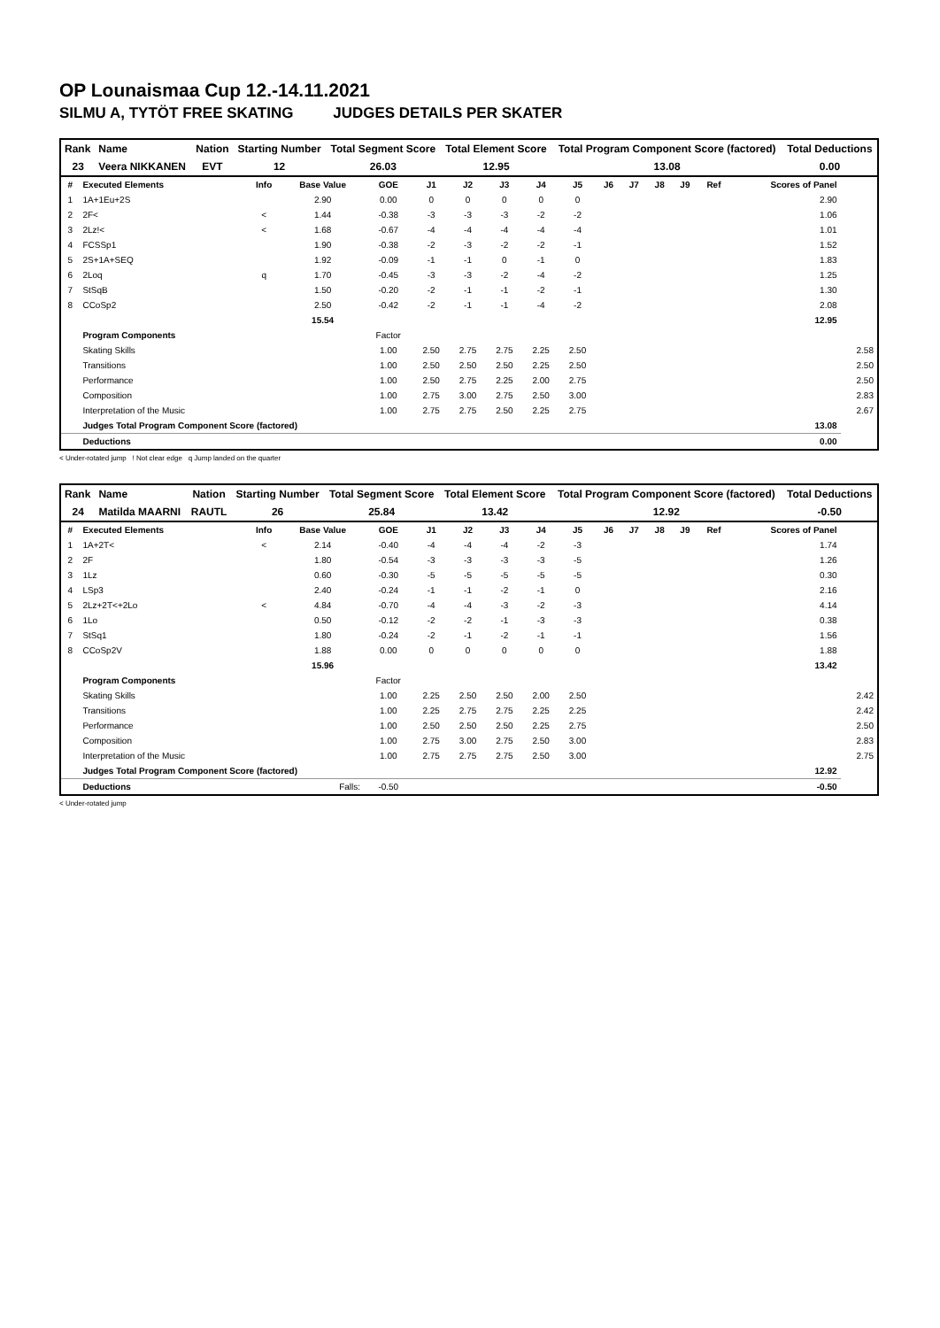OP Lounaismaa Cup 12.-14.11.2021
SILMU A, TYTÖT FREE SKATING JUDGES DETAILS PER SKATER
| Rank | Name | Nation | Starting Number | Total Segment Score | Total Element Score | Total Program Component Score (factored) | Total Deductions |
| --- | --- | --- | --- | --- | --- | --- | --- |
| 23 | Veera NIKKANEN | EVT | 12 | 26.03 | 12.95 | 13.08 | 0.00 |
| # | Executed Elements | Info | Base Value | GOE | J1 | J2 | J3 | J4 | J5 | J6 | J7 | J8 | J9 | Ref | Scores of Panel | |
| --- | --- | --- | --- | --- | --- | --- | --- | --- | --- | --- | --- | --- | --- | --- | --- | --- |
| 1 | 1A+1Eu+2S | | 2.90 | 0.00 | 0 | 0 | 0 | 0 | 0 | | | | | | 2.90 | |
| 2 | 2F< | < | 1.44 | -0.38 | -3 | -3 | -3 | -2 | -2 | | | | | | 1.06 | |
| 3 | 2Lz!< | < | 1.68 | -0.67 | -4 | -4 | -4 | -4 | -4 | | | | | | 1.01 | |
| 4 | FCSSp1 | | 1.90 | -0.38 | -2 | -3 | -2 | -2 | -1 | | | | | | 1.52 | |
| 5 | 2S+1A+SEQ | | 1.92 | -0.09 | -1 | -1 | 0 | -1 | 0 | | | | | | 1.83 | |
| 6 | 2Loq | q | 1.70 | -0.45 | -3 | -3 | -2 | -4 | -2 | | | | | | 1.25 | |
| 7 | StSqB | | 1.50 | -0.20 | -2 | -1 | -1 | -2 | -1 | | | | | | 1.30 | |
| 8 | CCoSp2 | | 2.50 | -0.42 | -2 | -1 | -1 | -4 | -2 | | | | | | 2.08 | |
| | | | 15.54 | | | | | | | | | | | | 12.95 | |
| | Program Components | | | Factor | | | | | | | | | | | | |
| | Skating Skills | | | 1.00 | 2.50 | 2.75 | 2.75 | 2.25 | 2.50 | | | | | | | 2.58 |
| | Transitions | | | 1.00 | 2.50 | 2.50 | 2.50 | 2.25 | 2.50 | | | | | | | 2.50 |
| | Performance | | | 1.00 | 2.50 | 2.75 | 2.25 | 2.00 | 2.75 | | | | | | | 2.50 |
| | Composition | | | 1.00 | 2.75 | 3.00 | 2.75 | 2.50 | 3.00 | | | | | | | 2.83 |
| | Interpretation of the Music | | | 1.00 | 2.75 | 2.75 | 2.50 | 2.25 | 2.75 | | | | | | | 2.67 |
| | Judges Total Program Component Score (factored) | | | | | | | | | | | | | | 13.08 | |
| | Deductions | | | | | | | | | | | | | | 0.00 | |
< Under-rotated jump ! Not clear edge q Jump landed on the quarter
| Rank | Name | Nation | Starting Number | Total Segment Score | Total Element Score | Total Program Component Score (factored) | Total Deductions |
| --- | --- | --- | --- | --- | --- | --- | --- |
| 24 | Matilda MAARNI | RAUTL | 26 | 25.84 | 13.42 | 12.92 | -0.50 |
| # | Executed Elements | Info | Base Value | GOE | J1 | J2 | J3 | J4 | J5 | J6 | J7 | J8 | J9 | Ref | Scores of Panel | |
| --- | --- | --- | --- | --- | --- | --- | --- | --- | --- | --- | --- | --- | --- | --- | --- | --- |
| 1 | 1A+2T< | < | 2.14 | -0.40 | -4 | -4 | -4 | -2 | -3 | | | | | | 1.74 | |
| 2 | 2F | | 1.80 | -0.54 | -3 | -3 | -3 | -3 | -5 | | | | | | 1.26 | |
| 3 | 1Lz | | 0.60 | -0.30 | -5 | -5 | -5 | -5 | -5 | | | | | | 0.30 | |
| 4 | LSp3 | | 2.40 | -0.24 | -1 | -1 | -2 | -1 | 0 | | | | | | 2.16 | |
| 5 | 2Lz+2T<+2Lo | < | 4.84 | -0.70 | -4 | -4 | -3 | -2 | -3 | | | | | | 4.14 | |
| 6 | 1Lo | | 0.50 | -0.12 | -2 | -2 | -1 | -3 | -3 | | | | | | 0.38 | |
| 7 | StSq1 | | 1.80 | -0.24 | -2 | -1 | -2 | -1 | -1 | | | | | | 1.56 | |
| 8 | CCoSp2V | | 1.88 | 0.00 | 0 | 0 | 0 | 0 | 0 | | | | | | 1.88 | |
| | | | 15.96 | | | | | | | | | | | | 13.42 | |
| | Program Components | | | Factor | | | | | | | | | | | | |
| | Skating Skills | | | 1.00 | 2.25 | 2.50 | 2.50 | 2.00 | 2.50 | | | | | | | 2.42 |
| | Transitions | | | 1.00 | 2.25 | 2.75 | 2.75 | 2.25 | 2.25 | | | | | | | 2.42 |
| | Performance | | | 1.00 | 2.50 | 2.50 | 2.50 | 2.25 | 2.75 | | | | | | | 2.50 |
| | Composition | | | 1.00 | 2.75 | 3.00 | 2.75 | 2.50 | 3.00 | | | | | | | 2.83 |
| | Interpretation of the Music | | | 1.00 | 2.75 | 2.75 | 2.75 | 2.50 | 3.00 | | | | | | | 2.75 |
| | Judges Total Program Component Score (factored) | | | | | | | | | | | | | | 12.92 | |
| | Deductions | | Falls: | -0.50 | | | | | | | | | | | -0.50 | |
< Under-rotated jump